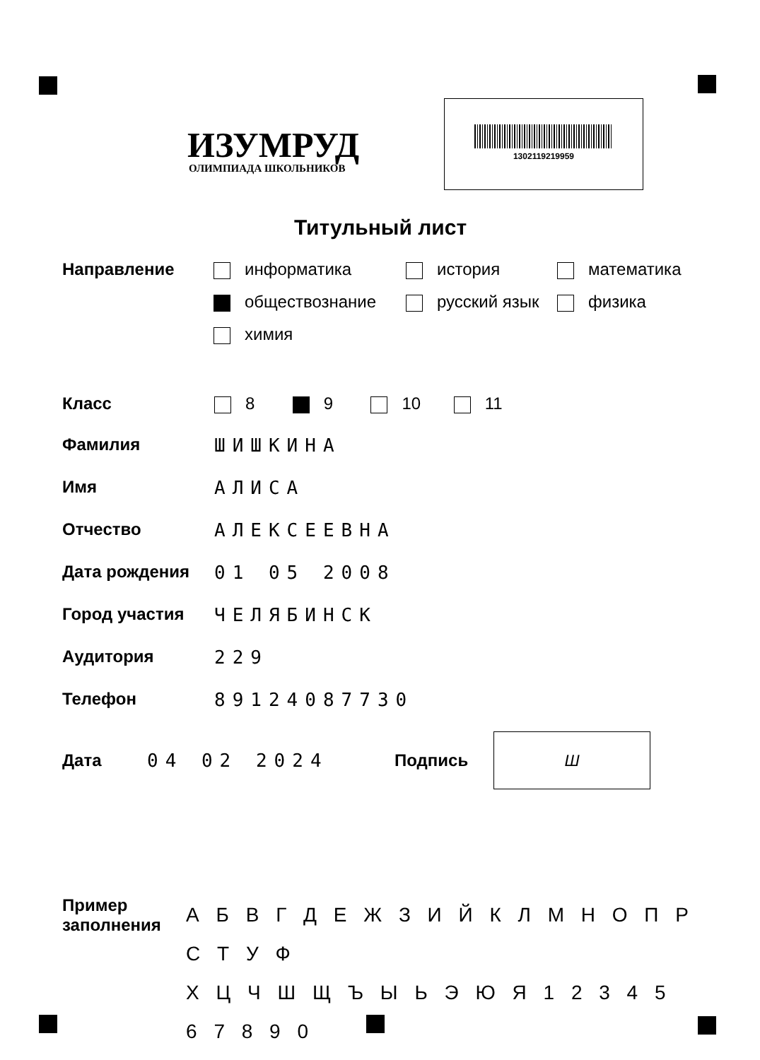ИЗУМРУД
ОЛИМПИАДА ШКОЛЬНИКОВ
1302119219959
Титульный лист
Направление информатика
история
математика
обществознание
русский язык
физика
химия
Класс 8 9 10 11
Фамилия ШИШКИНА
Имя АЛИСА
Отчество АЛЕКСЕЕВНА
Дата рождения 01 05 2008
Город участия ЧЕЛЯБИНСК
Аудитория 229
Телефон 89124087730
Дата 04 02 2024 Подпись
Ш
Пример
заполнения
А Б В Г Д Е Ж З И Й К Л М Н О П Р С Т У Ф
Х Ц Ч Ш Щ Ъ Ы Ь Э Ю Я 1 2 3 4 5 6 7 8 9 0